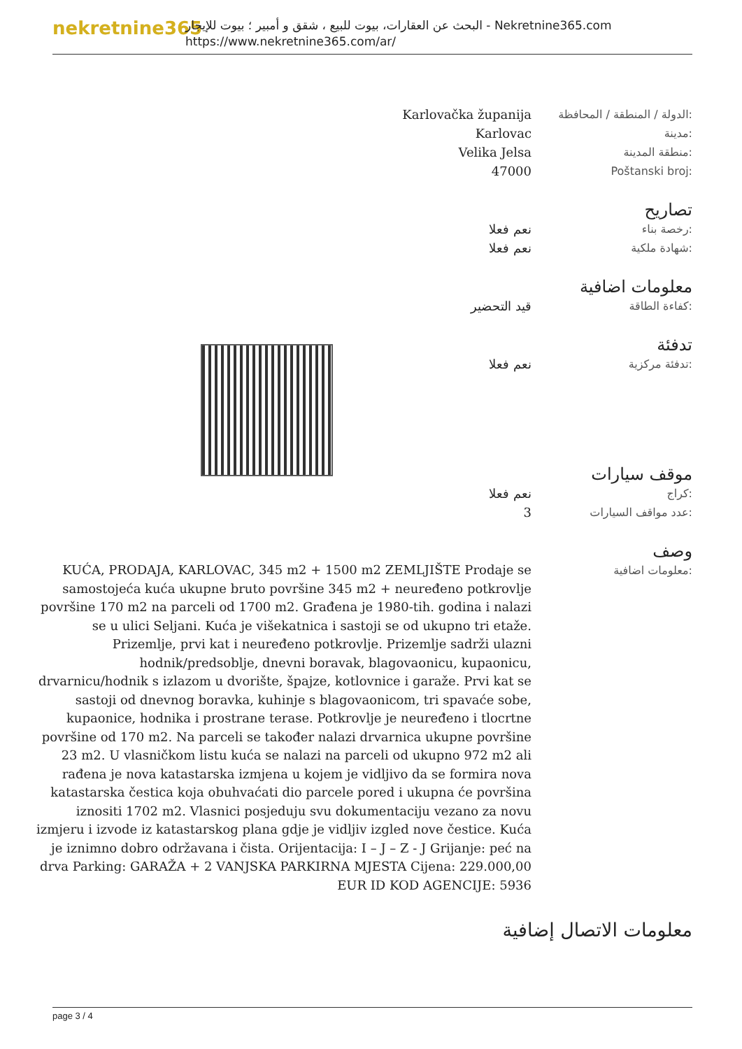nekretnine365
البحث عن العقارات، بيوت للبيع ، شقق و أمبير ؛ بيوت للإيجار - Nekretnine365.com
https://www.nekretnine365.com/ar/
Karlovačka županija الدولة / المنطقة / المحافظة:
Karlovac مدينة:
Velika Jelsa منطقة المدينة:
47000 Poštanski broj:
تصاريح
نعم فعلا رخصة بناء:
نعم فعلا شهادة ملكية:
معلومات اضافية
قيد التحضير كفاءة الطاقة:
تدفئة
نعم فعلا تدفئة مركزية:
موقف سيارات
نعم فعلا كراج:
3 عدد مواقف السيارات:
وصف
KUĆA, PRODAJA, KARLOVAC, 345 m2 + 1500 m2 ZEMLJIŠTE Prodaje se samostojeća kuća ukupne bruto površine 345 m2 + neuređeno potkrovlje površine 170 m2 na parceli od 1700 m2. Građena je 1980-tih. godina i nalazi se u ulici Seljani. Kuća je višekatnica i sastoji se od ukupno tri etaže. Prizemlje, prvi kat i neuređeno potkrovlje. Prizemlje sadrži ulazni hodnik/predsoblje, dnevni boravak, blagovaonicu, kupaonicu, drvarnicu/hodnik s izlazom u dvorište, špajze, kotlovnice i garaže. Prvi kat se sastoji od dnevnog boravka, kuhinje s blagovaonicom, tri spavaće sobe, kupaonice, hodnika i prostrane terase. Potkrovlje je neuređeno i tlocrtne površine od 170 m2. Na parceli se također nalazi drvarnica ukupne površine 23 m2. U vlasničkom listu kuća se nalazi na parceli od ukupno 972 m2 ali rađena je nova katastarska izmjena u kojem je vidljivo da se formira nova katastarska čestica koja obuhvaćati dio parcele pored i ukupna će površina iznositi 1702 m2. Vlasnici posjeduju svu dokumentaciju vezano za novu izmjeru i izvode iz katastarskog plana gdje je vidljiv izgled nove čestice. Kuća je iznimno dobro održavana i čista. Orijentacija: I – J – Z - J Grijanje: peć na drva Parking: GARAŽA + 2 VANJSKA PARKIRNA MJESTA Cijena: 229.000,00 EUR ID KOD AGENCIJE: 5936
معلومات اضافية:
معلومات الاتصال إضافية
page 3 / 4